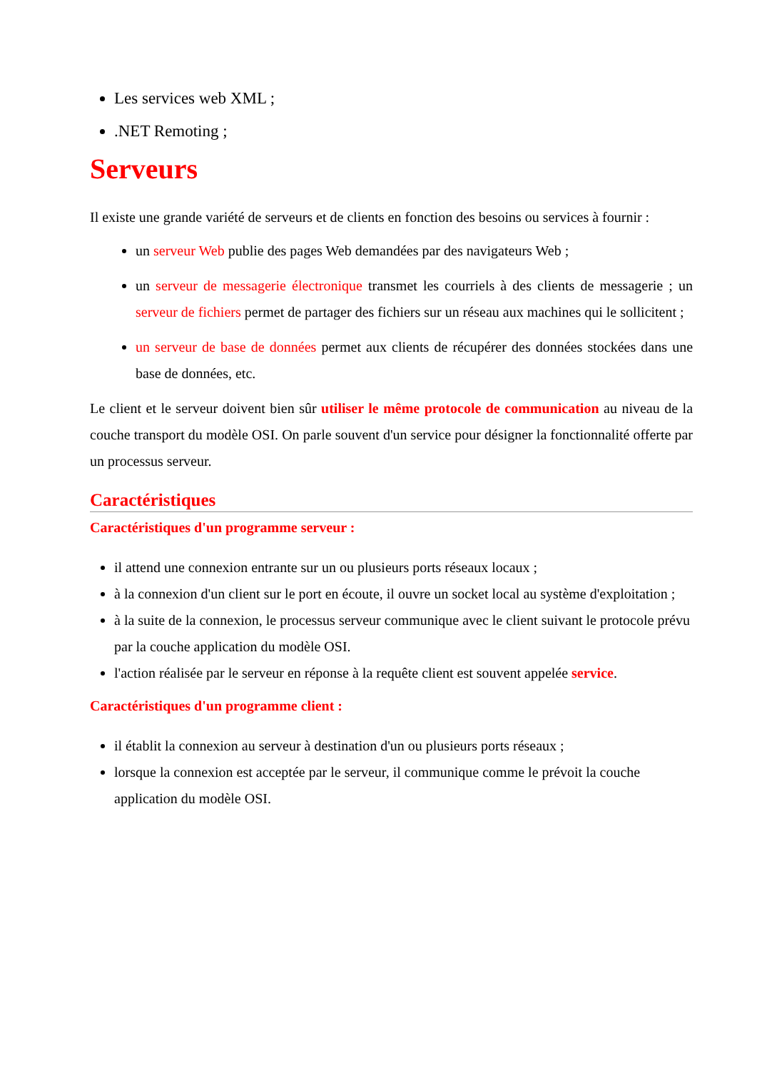Les services web XML ;
.NET Remoting ;
Serveurs
Il existe une grande variété de serveurs et de clients en fonction des besoins ou services à fournir :
un serveur Web publie des pages Web demandées par des navigateurs Web ;
un serveur de messagerie électronique transmet les courriels à des clients de messagerie ; un serveur de fichiers permet de partager des fichiers sur un réseau aux machines qui le sollicitent ;
un serveur de base de données permet aux clients de récupérer des données stockées dans une base de données, etc.
Le client et le serveur doivent bien sûr utiliser le même protocole de communication au niveau de la couche transport du modèle OSI. On parle souvent d'un service pour désigner la fonctionnalité offerte par un processus serveur.
Caractéristiques
Caractéristiques d'un programme serveur :
il attend une connexion entrante sur un ou plusieurs ports réseaux locaux ;
à la connexion d'un client sur le port en écoute, il ouvre un socket local au système d'exploitation ;
à la suite de la connexion, le processus serveur communique avec le client suivant le protocole prévu par la couche application du modèle OSI.
l'action réalisée par le serveur en réponse à la requête client est souvent appelée service.
Caractéristiques d'un programme client :
il établit la connexion au serveur à destination d'un ou plusieurs ports réseaux ;
lorsque la connexion est acceptée par le serveur, il communique comme le prévoit la couche application du modèle OSI.